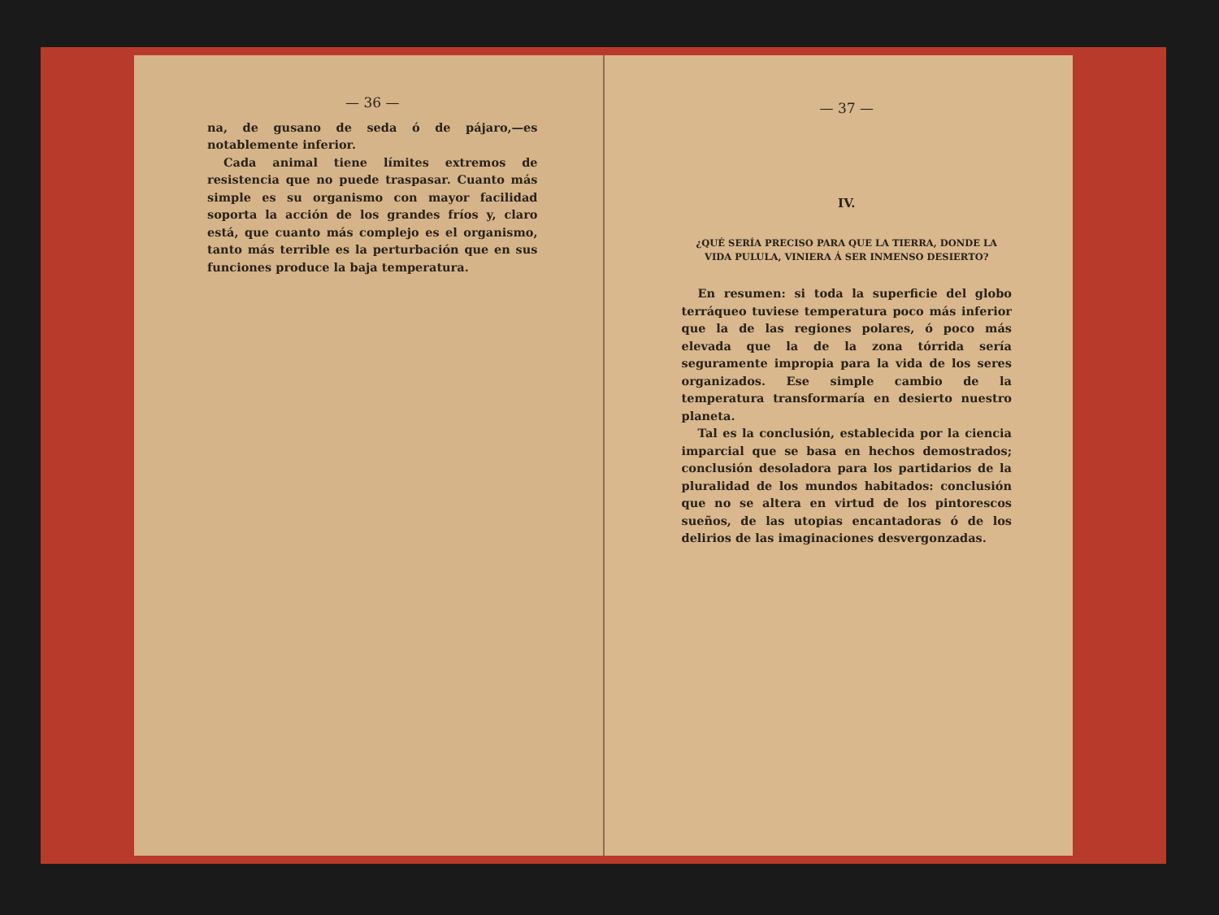— 36 —
na, de gusano de seda ó de pájaro,—es notablemente inferior.
Cada animal tiene límites extremos de resistencia que no puede traspasar. Cuanto más simple es su organismo con mayor facilidad soporta la acción de los grandes fríos y, claro está, que cuanto más complejo es el organismo, tanto más terrible es la perturbación que en sus funciones produce la baja temperatura.
— 37 —
IV.
¿QUÉ SERÍA PRECISO PARA QUE LA TIERRA, DONDE LA VIDA PULULA, VINIERA Á SER INMENSO DESIERTO?
En resumen: si toda la superficie del globo terráqueo tuviese temperatura poco más inferior que la de las regiones polares, ó poco más elevada que la de la zona tórrida sería seguramente impropia para la vida de los seres organizados. Ese simple cambio de la temperatura transformaría en desierto nuestro planeta.
Tal es la conclusión, establecida por la ciencia imparcial que se basa en hechos demostrados; conclusión desoladora para los partidarios de la pluralidad de los mundos habitados: conclusión que no se altera en virtud de los pintorescos sueños, de las utopias encantadoras ó de los delirios de las imaginaciones desvergonzadas.